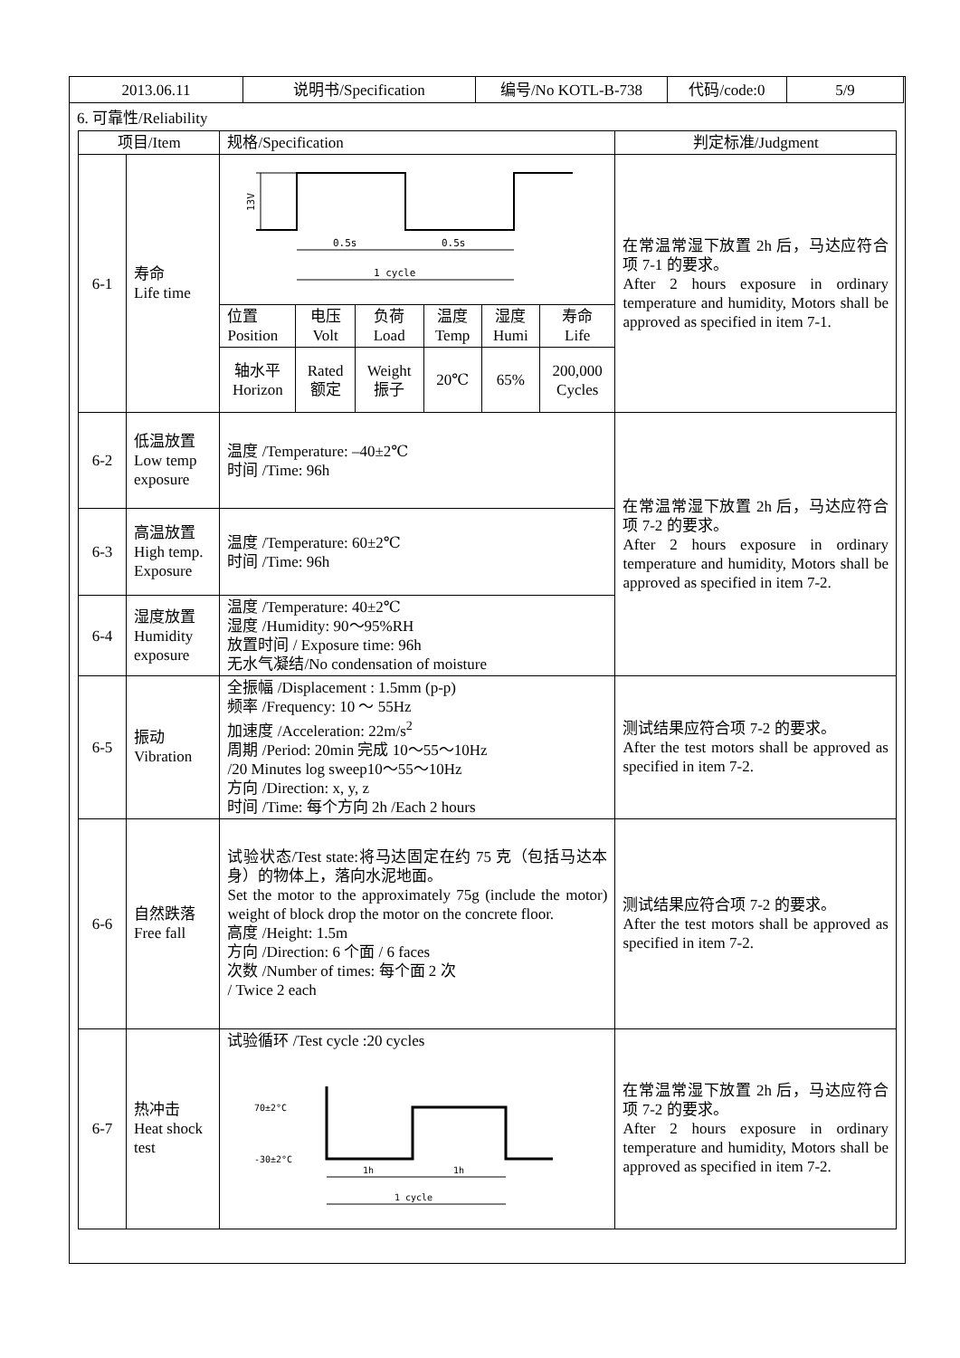| 2013.06.11 | 说明书/Specification | 编号/No KOTL-B-738 | 代码/code:0 | 5/9 |
6. 可靠性/Reliability
| 项目/Item | | 规格/Specification | 判定标准/Judgment |
| --- | --- | --- | --- |
| 6-1 | 寿命 Life time | 0.5s 0.5s 1 cycle 13V / 位置 Position / 电压 Volt / 负荷 Load / 温度 Temp / 湿度 Humi / 寿命 Life / / 轴水平 Horizon / Rated 额定 / Weight 振子 / 20℃ / 65% / 200,000 Cycles / | 在常温常湿下放置 2h 后，马达应符合项 7-1 的要求。 After 2 hours exposure in ordinary temperature and humidity, Motors shall be approved as specified in item 7-1. |
| 6-2 | 低温放置 Low temp exposure | 温度 /Temperature: –40±2℃ 时间 /Time: 96h | 在常温常湿下放置 2h 后，马达应符合项 7-2 的要求。 After 2 hours exposure in ordinary temperature and humidity, Motors shall be approved as specified in item 7-2. |
| 6-3 | 高温放置 High temp. Exposure | 温度 /Temperature: 60±2℃ 时间 /Time: 96h | |
| 6-4 | 湿度放置 Humidity exposure | 温度 /Temperature: 40±2℃ 湿度 /Humidity: 90～95%RH 放置时间 / Exposure time: 96h 无水气凝结/No condensation of moisture | |
| 6-5 | 振动 Vibration | 全振幅 /Displacement : 1.5mm (p-p) 频率 /Frequency: 10 ～ 55Hz 加速度 /Acceleration: 22m/s<sup>2</sup> 周期 /Period: 20min 完成 10～55～10Hz /20 Minutes log sweep10～55～10Hz 方向 /Direction: x, y, z 时间 /Time: 每个方向 2h /Each 2 hours | 测试结果应符合项 7-2 的要求。 After the test motors shall be approved as specified in item 7-2. |
| 6-6 | 自然跌落 Free fall | 试验状态/Test state:将马达固定在约 75 克（包括马达本身）的物体上，落向水泥地面。 Set the motor to the approximately 75g (include the motor) weight of block drop the motor on the concrete floor. 高度 /Height: 1.5m 方向 /Direction: 6 个面 / 6 faces 次数 /Number of times: 每个面 2 次 / Twice 2 each | 测试结果应符合项 7-2 的要求。 After the test motors shall be approved as specified in item 7-2. |
| 6-7 | 热冲击 Heat shock test | 试验循环 /Test cycle :20 cycles 70±2°C -30±2°C 1h 1h 1 cycle | 在常温常湿下放置 2h 后，马达应符合项 7-2 的要求。 After 2 hours exposure in ordinary temperature and humidity, Motors shall be approved as specified in item 7-2. |